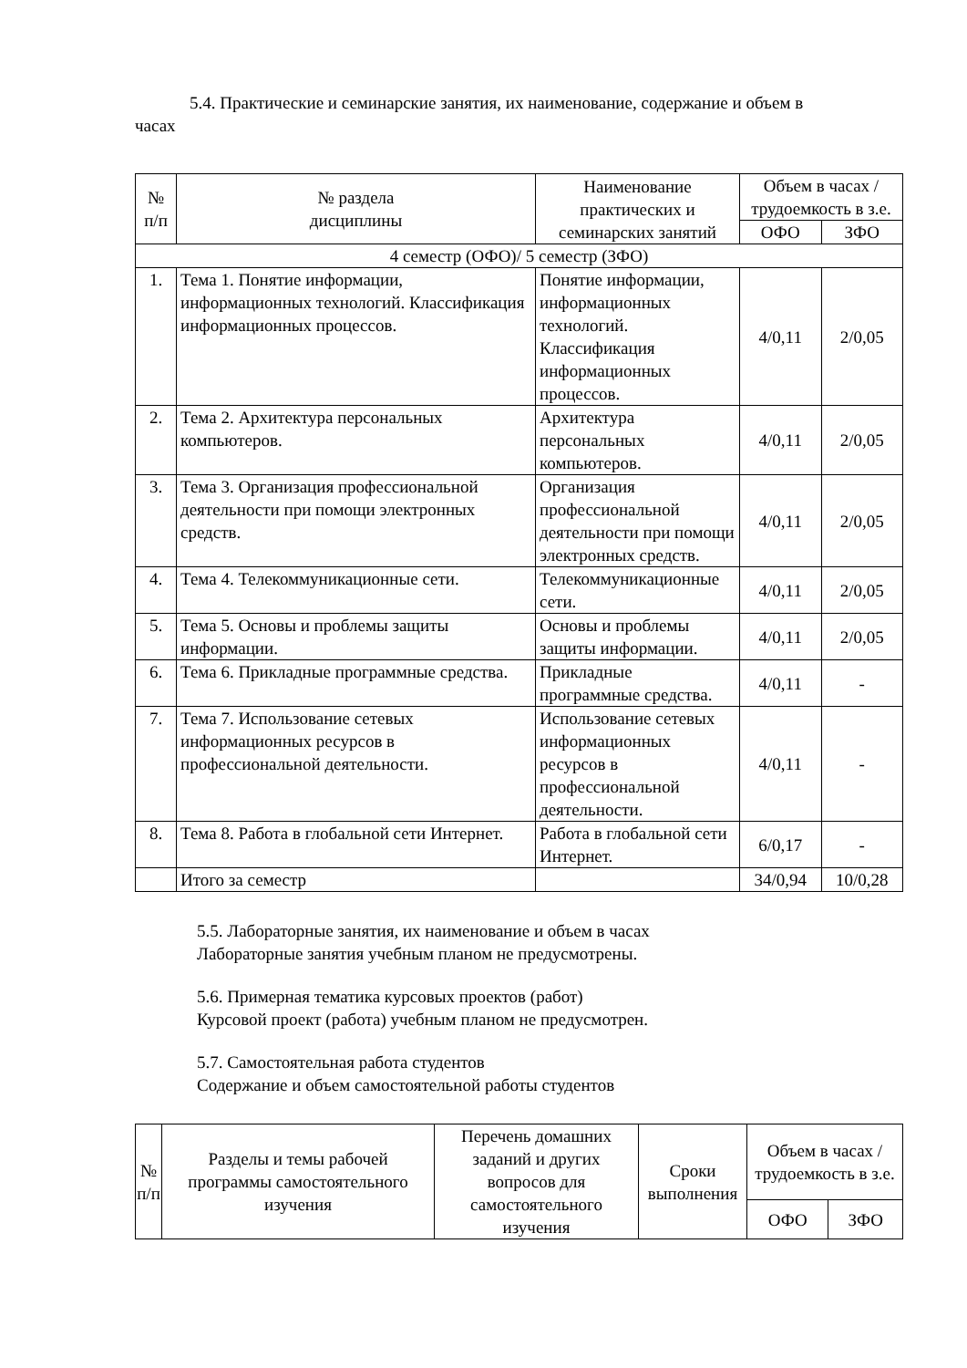5.4. Практические и семинарские занятия, их наименование, содержание и объем в
часах
| № п/п | № раздела дисциплины | Наименование практических и семинарских занятий | Объем в часах / трудоемкость в з.е. | |
| --- | --- | --- | --- | --- |
| | | | ОФО | ЗФО |
| 4 семестр (ОФО)/ 5 семестр (ЗФО) | | | | |
| 1. | Тема 1. Понятие информации, информационных технологий. Классификация информационных процессов. | Понятие информации, информационных технологий. Классификация информационных процессов. | 4/0,11 | 2/0,05 |
| 2. | Тема 2. Архитектура персональных компьютеров. | Архитектура персональных компьютеров. | 4/0,11 | 2/0,05 |
| 3. | Тема 3. Организация профессиональной деятельности при помощи электронных средств. | Организация профессиональной деятельности при помощи электронных средств. | 4/0,11 | 2/0,05 |
| 4. | Тема 4. Телекоммуникационные сети. | Телекоммуникационные сети. | 4/0,11 | 2/0,05 |
| 5. | Тема 5. Основы и проблемы защиты информации. | Основы и проблемы защиты информации. | 4/0,11 | 2/0,05 |
| 6. | Тема 6. Прикладные программные средства. | Прикладные программные средства. | 4/0,11 | - |
| 7. | Тема 7. Использование сетевых информационных ресурсов в профессиональной деятельности. | Использование сетевых информационных ресурсов в профессиональной деятельности. | 4/0,11 | - |
| 8. | Тема 8. Работа в глобальной сети Интернет. | Работа в глобальной сети Интернет. | 6/0,17 | - |
| | Итого за семестр | | 34/0,94 | 10/0,28 |
5.5. Лабораторные занятия, их наименование и объем в часах
Лабораторные занятия учебным планом не предусмотрены.
5.6. Примерная тематика курсовых проектов (работ)
Курсовой проект (работа) учебным планом не предусмотрен.
5.7. Самостоятельная работа студентов
Содержание и объем самостоятельной работы студентов
| № п/п | Разделы и темы рабочей программы самостоятельного изучения | Перечень домашних заданий и других вопросов для самостоятельного изучения | Сроки выполнения | Объем в часах / трудоемкость в з.е. | |
| --- | --- | --- | --- | --- | --- |
| | | | | ОФО | ЗФО |